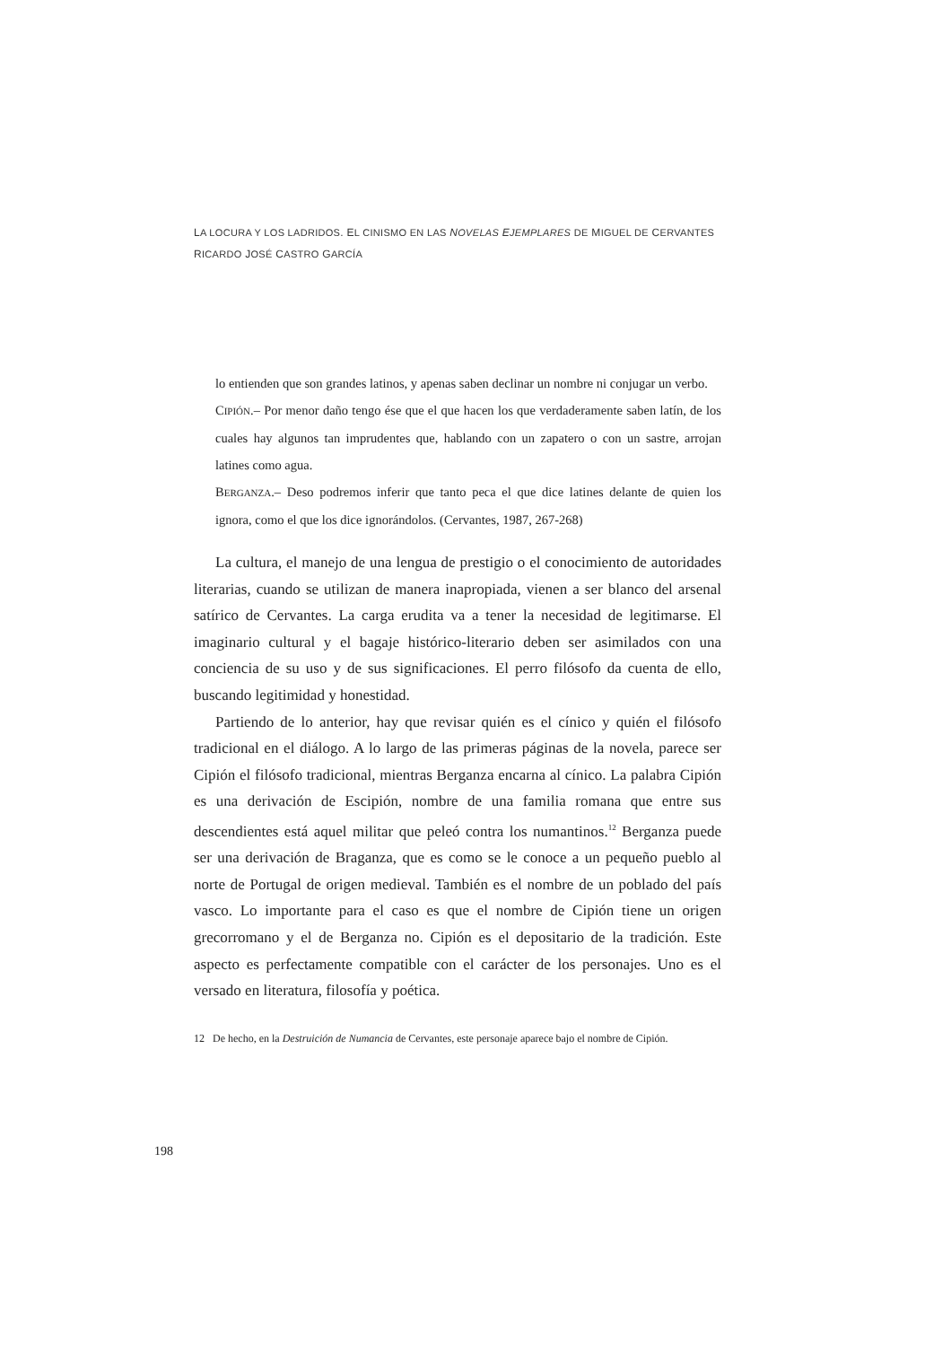LA LOCURA Y LOS LADRIDOS. EL CINISMO EN LAS NOVELAS EJEMPLARES DE MIGUEL DE CERVANTES
RICARDO JOSÉ CASTRO GARCÍA
lo entienden que son grandes latinos, y apenas saben declinar un nombre ni conjugar un verbo.
CIPIÓN.– Por menor daño tengo ése que el que hacen los que verdaderamente saben latín, de los cuales hay algunos tan imprudentes que, hablando con un zapatero o con un sastre, arrojan latines como agua.
BERGANZA.– Deso podremos inferir que tanto peca el que dice latines delante de quien los ignora, como el que los dice ignorándolos. (Cervantes, 1987, 267-268)
La cultura, el manejo de una lengua de prestigio o el conocimiento de autoridades literarias, cuando se utilizan de manera inapropiada, vienen a ser blanco del arsenal satírico de Cervantes. La carga erudita va a tener la necesidad de legitimarse. El imaginario cultural y el bagaje histórico-literario deben ser asimilados con una conciencia de su uso y de sus significaciones. El perro filósofo da cuenta de ello, buscando legitimidad y honestidad.
Partiendo de lo anterior, hay que revisar quién es el cínico y quién el filósofo tradicional en el diálogo. A lo largo de las primeras páginas de la novela, parece ser Cipión el filósofo tradicional, mientras Berganza encarna al cínico. La palabra Cipión es una derivación de Escipión, nombre de una familia romana que entre sus descendientes está aquel militar que peleó contra los numantinos.<sup>12</sup> Berganza puede ser una derivación de Braganza, que es como se le conoce a un pequeño pueblo al norte de Portugal de origen medieval. También es el nombre de un poblado del país vasco. Lo importante para el caso es que el nombre de Cipión tiene un origen grecorromano y el de Berganza no. Cipión es el depositario de la tradición. Este aspecto es perfectamente compatible con el carácter de los personajes. Uno es el versado en literatura, filosofía y poética.
12 De hecho, en la Destruición de Numancia de Cervantes, este personaje aparece bajo el nombre de Cipión.
198